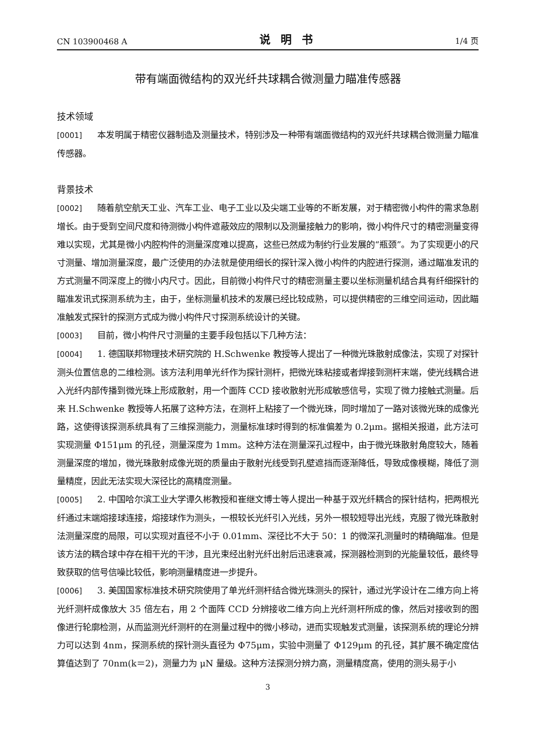CN 103900468 A 说明书 1/4 页
带有端面微结构的双光纤共球耦合微测量力瞄准传感器
技术领域
[0001] 本发明属于精密仪器制造及测量技术，特别涉及一种带有端面微结构的双光纤共球耦合微测量力瞄准传感器。
背景技术
[0002] 随着航空航天工业、汽车工业、电子工业以及尖端工业等的不断发展，对于精密微小构件的需求急剧增长。由于受到空间尺度和待测微小构件遮蔽效应的限制以及测量接触力的影响，微小构件尺寸的精密测量变得难以实现，尤其是微小内腔构件的测量深度难以提高，这些已然成为制约行业发展的“瓶颈”。为了实现更小的尺寸测量、增加测量深度，最广泛使用的办法就是使用细长的探针深入微小构件的内腔进行探测，通过瞄准发讯的方式测量不同深度上的微小内尺寸。因此，目前微小构件尺寸的精密测量主要以坐标测量机结合具有纤细探针的瞄准发讯式探测系统为主，由于，坐标测量机技术的发展已经比较成熟，可以提供精密的三维空间运动，因此瞄准触发式探针的探测方式成为微小构件尺寸探测系统设计的关键。
[0003] 目前，微小构件尺寸测量的主要手段包括以下几种方法：
[0004] 1. 德国联邦物理技术研究院的 H.Schwenke 教授等人提出了一种微光珠散射成像法，实现了对探针测头位置信息的二维检测。该方法利用单光纤作为探针测杆，把微光珠粘接或者焊接到测杆末端，使光线耦合进入光纤内部传播到微光珠上形成散射，用一个面阵 CCD 接收散射光形成敏感信号，实现了微力接触式测量。后来 H.Schwenke 教授等人拓展了这种方法，在测杆上粘接了一个微光珠，同时增加了一路对该微光珠的成像光路，这使得该探测系统具有了三维探测能力，测量标准球时得到的标准偏差为 0.2μm。据相关报道，此方法可实现测量 Φ151μm 的孔径，测量深度为 1mm。这种方法在测量深孔过程中，由于微光珠散射角度较大，随着测量深度的增加，微光珠散射成像光斑的质量由于散射光线受到孔壁遮挡而逐渐降低，导致成像模糊，降低了测量精度，因此无法实现大深径比的高精度测量。
[0005] 2. 中国哈尔滨工业大学谭久彬教授和崔继文博士等人提出一种基于双光纤耦合的探针结构，把两根光纤通过末端熔接球连接，熔接球作为测头，一根较长光纤引入光线，另外一根较短导出光线，克服了微光珠散射法测量深度的局限，可以实现对直径不小于 0.01mm、深径比不大于 50：1 的微深孔测量时的精确瞄准。但是该方法的耦合球中存在相干光的干涉，且光束经出射光纤出射后迅速衰减，探测器检测到的光能量较低，最终导致获取的信号信噪比较低，影响测量精度进一步提升。
[0006] 3. 美国国家标准技术研究院使用了单光纤测杆结合微光珠测头的探针，通过光学设计在二维方向上将光纤测杆成像放大 35 倍左右，用 2 个面阵 CCD 分辨接收二维方向上光纤测杆所成的像，然后对接收到的图像进行轮廓检测，从而监测光纤测杆的在测量过程中的微小移动，进而实现触发式测量，该探测系统的理论分辨力可以达到 4nm，探测系统的探针测头直径为 Φ75μm，实验中测量了 Φ129μm 的孔径，其扩展不确定度估算值达到了 70nm(k＝2)，测量力为 μN 量级。这种方法探测分辨力高，测量精度高，使用的测头易于小
3